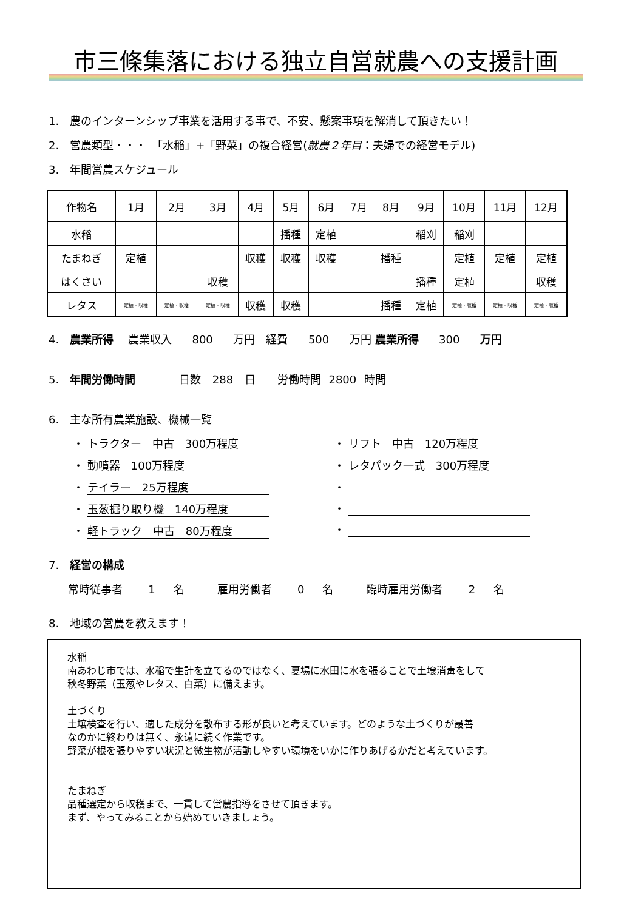市三條集落における独立自営就農への支援計画
1.　農のインターンシップ事業を活用する事で、不安、懸案事項を解消して頂きたい！
2.　営農類型・・・　「水稲」+「野菜」の複合経営(就農２年目：夫婦での経営モデル)
3.　年間営農スケジュール
| 作物名 | 1月 | 2月 | 3月 | 4月 | 5月 | 6月 | 7月 | 8月 | 9月 | 10月 | 11月 | 12月 |
| 水稲 | | | | | 播種 | 定植 | | | 稲刈 | 稲刈 | | |
| たまねぎ | 定植 | | | 収穫 | 収穫 | 収穫 | | 播種 | | 定植 | 定植 | 定植 |
| はくさい | | | 収穫 | | | | | | 播種 | 定植 | | 収穫 |
| レタス | 定植・収穫 | 定植・収穫 | 定植・収穫 | 収穫 | 収穫 | | | 播種 | 定植 | 定植・収穫 | 定植・収穫 | 定植・収穫 |
4.　農業所得　 農業収入 800 万円　経費 500 万円 農業所得 300 万円
5.　年間労働時間　　　　日数 288 日　　労働時間 2800 時間
6.　主な所有農業施設、機械一覧
・ トラクター　中古　300万程度
・ 動噴器　100万程度
・ テイラー　25万程度
・ 玉葱掘り取り機　140万程度
・ 軽トラック　中古　80万程度
・ リフト　中古　120万程度
・ レタパック一式　300万程度
・
・
・
7.　経営の構成
常時従事者　1 名　　　雇用労働者　0 名　　　臨時雇用労働者　2 名
8.　地域の営農を教えます！
水稲
南あわじ市では、水稲で生計を立てるのではなく、夏場に水田に水を張ることで土壌消毒をして
秋冬野菜（玉葱やレタス、白菜）に備えます。
土づくり
土壌検査を行い、適した成分を散布する形が良いと考えています。どのような土づくりが最善
なのかに終わりは無く、永遠に続く作業です。
野菜が根を張りやすい状況と微生物が活動しやすい環境をいかに作りあげるかだと考えています。
たまねぎ
品種選定から収穫まで、一貫して営農指導をさせて頂きます。
まず、やってみることから始めていきましょう。